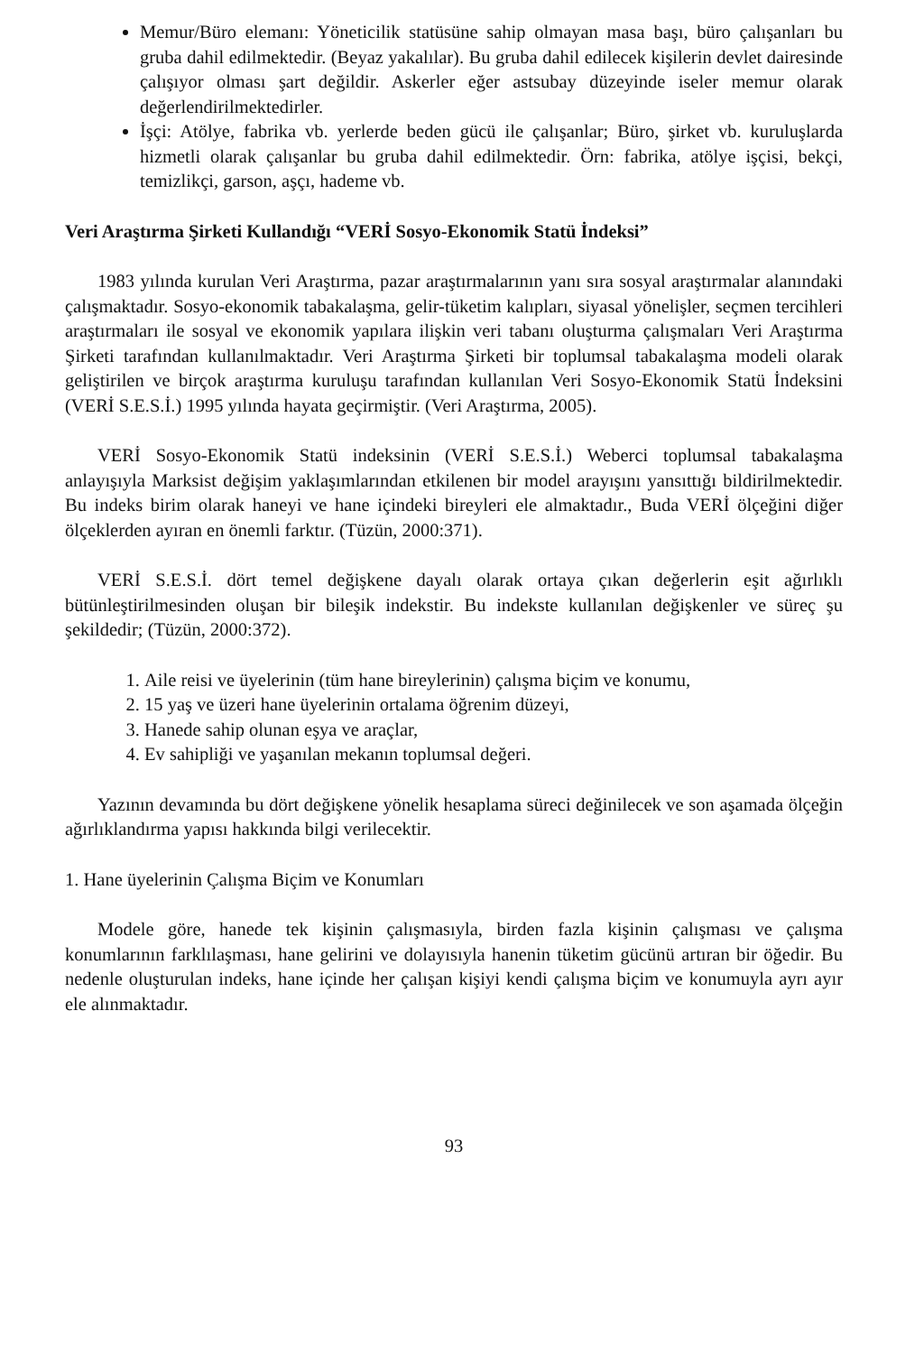Memur/Büro elemanı: Yöneticilik statüsüne sahip olmayan masa başı, büro çalışanları bu gruba dahil edilmektedir. (Beyaz yakalılar). Bu gruba dahil edilecek kişilerin devlet dairesinde çalışıyor olması şart değildir. Askerler eğer astsubay düzeyinde iseler memur olarak değerlendirilmektedirler.
İşçi: Atölye, fabrika vb. yerlerde beden gücü ile çalışanlar; Büro, şirket vb. kuruluşlarda hizmetli olarak çalışanlar bu gruba dahil edilmektedir. Örn: fabrika, atölye işçisi, bekçi, temizlikçi, garson, aşçı, hademe vb.
Veri Araştırma Şirketi Kullandığı “VERİ Sosyo-Ekonomik Statü İndeksi”
1983 yılında kurulan Veri Araştırma, pazar araştırmalarının yanı sıra sosyal araştırmalar alanındaki çalışmaktadır. Sosyo-ekonomik tabakalaşma, gelir-tüketim kalıpları, siyasal yönelişler, seçmen tercihleri araştırmaları ile sosyal ve ekonomik yapılara ilişkin veri tabanı oluşturma çalışmaları Veri Araştırma Şirketi tarafından kullanılmaktadır. Veri Araştırma Şirketi bir toplumsal tabakalaşma modeli olarak geliştirilen ve birçok araştırma kuruluşu tarafından kullanılan Veri Sosyo-Ekonomik Statü İndeksini (VERİ S.E.S.İ.) 1995 yılında hayata geçirmiştir. (Veri Araştırma, 2005).
VERİ Sosyo-Ekonomik Statü indeksinin (VERİ S.E.S.İ.) Weberci toplumsal tabakalaşma anlayışıyla Marksist değişim yaklaşımlarından etkilenen bir model arayışını yansıttığı bildirilmektedir. Bu indeks birim olarak haneyi ve hane içindeki bireyleri ele almaktadır., Buda VERİ ölçeğini diğer ölçeklerden ayıran en önemli farktır. (Tüzün, 2000:371).
VERİ S.E.S.İ. dört temel değişkene dayalı olarak ortaya çıkan değerlerin eşit ağırlıklı bütünleştirilmesinden oluşan bir bileşik indekstir. Bu indekste kullanılan değişkenler ve süreç şu şekildedir; (Tüzün, 2000:372).
1. Aile reisi ve üyelerinin (tüm hane bireylerinin) çalışma biçim ve konumu,
2. 15 yaş ve üzeri hane üyelerinin ortalama öğrenim düzeyi,
3. Hanede sahip olunan eşya ve araçlar,
4. Ev sahipliği ve yaşanılan mekanın toplumsal değeri.
Yazının devamında bu dört değişkene yönelik hesaplama süreci değinilecek ve son aşamada ölçeğin ağırlıklandırma yapısı hakkında bilgi verilecektir.
1. Hane üyelerinin Çalışma Biçim ve Konumları
Modele göre, hanede tek kişinin çalışmasıyla, birden fazla kişinin çalışması ve çalışma konumlarının farklılaşması, hane gelirini ve dolayısıyla hanenin tüketim gücünü artıran bir öğedir. Bu nedenle oluşturulan indeks, hane içinde her çalışan kişiyi kendi çalışma biçim ve konumuyla ayrı ayır ele alınmaktadır.
93